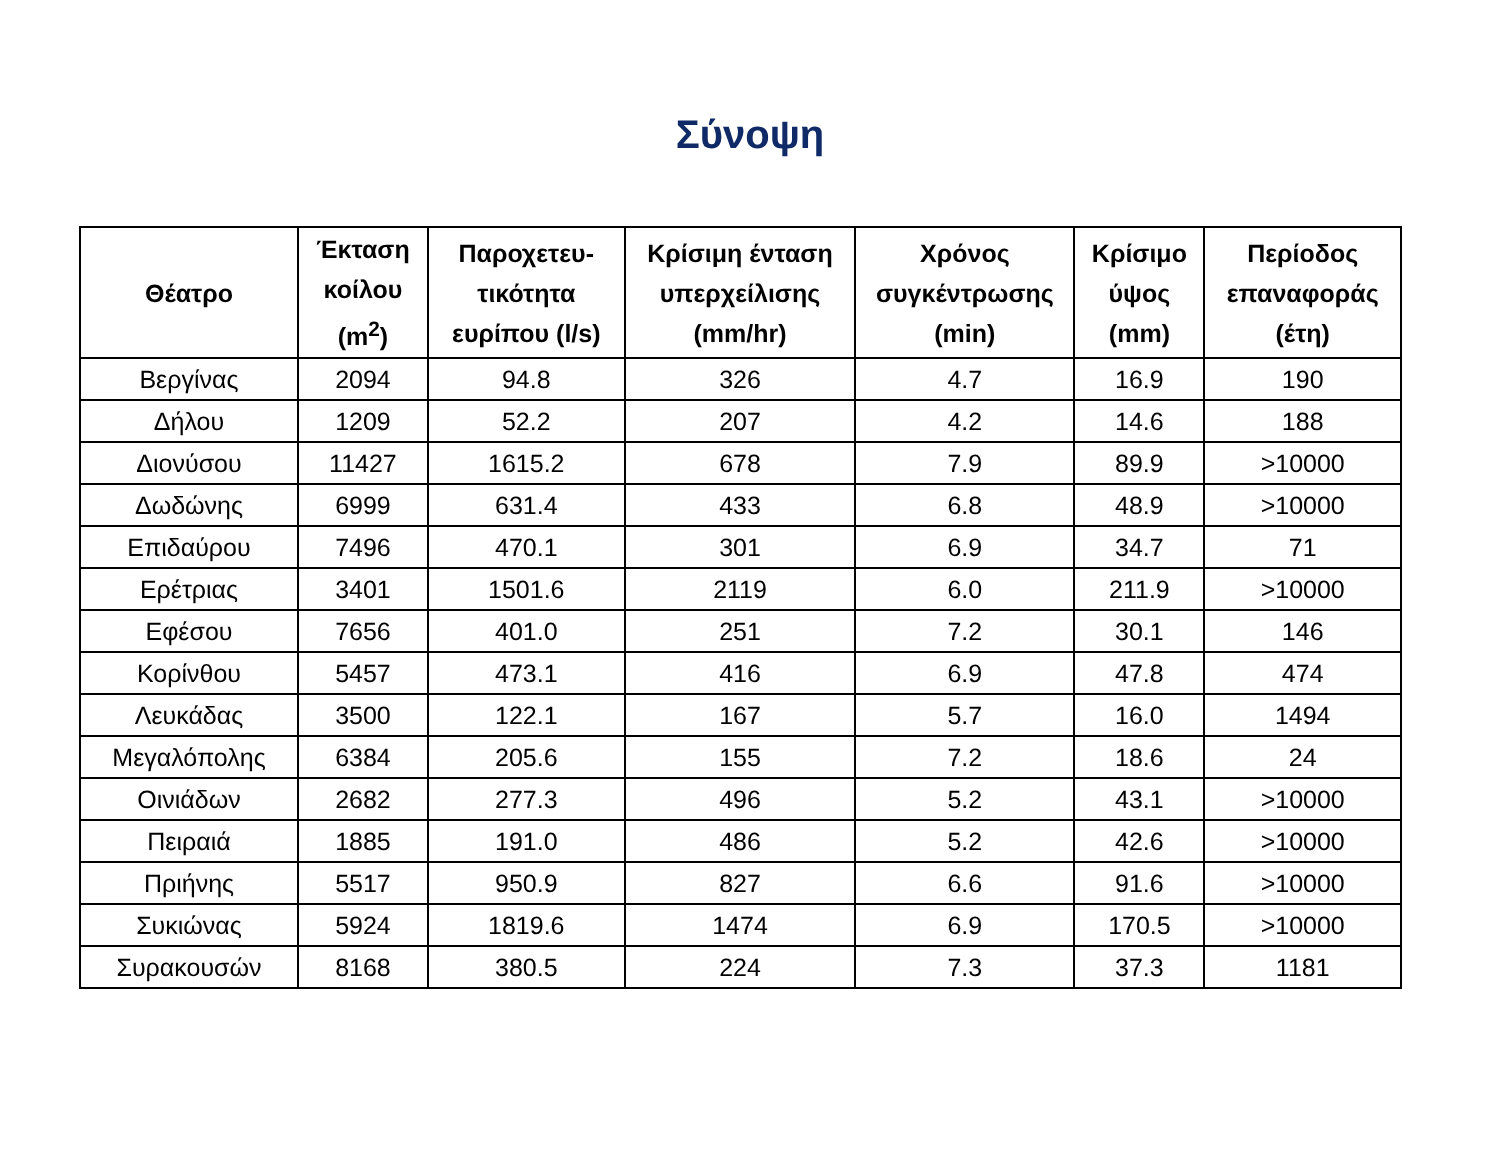Σύνοψη
| Θέατρο | Έκταση κοίλου (m<sup>2</sup>) | Παροχετευ-τικότητα ευρίπου (l/s) | Κρίσιμη ένταση υπερχείλισης (mm/hr) | Χρόνος συγκέντρωσης (min) | Κρίσιμο ύψος (mm) | Περίοδος επαναφοράς (έτη) |
| --- | --- | --- | --- | --- | --- | --- |
| Βεργίνας | 2094 | 94.8 | 326 | 4.7 | 16.9 | 190 |
| Δήλου | 1209 | 52.2 | 207 | 4.2 | 14.6 | 188 |
| Διονύσου | 11427 | 1615.2 | 678 | 7.9 | 89.9 | >10000 |
| Δωδώνης | 6999 | 631.4 | 433 | 6.8 | 48.9 | >10000 |
| Επιδαύρου | 7496 | 470.1 | 301 | 6.9 | 34.7 | 71 |
| Ερέτριας | 3401 | 1501.6 | 2119 | 6.0 | 211.9 | >10000 |
| Εφέσου | 7656 | 401.0 | 251 | 7.2 | 30.1 | 146 |
| Κορίνθου | 5457 | 473.1 | 416 | 6.9 | 47.8 | 474 |
| Λευκάδας | 3500 | 122.1 | 167 | 5.7 | 16.0 | 1494 |
| Μεγαλόπολης | 6384 | 205.6 | 155 | 7.2 | 18.6 | 24 |
| Οινιάδων | 2682 | 277.3 | 496 | 5.2 | 43.1 | >10000 |
| Πειραιά | 1885 | 191.0 | 486 | 5.2 | 42.6 | >10000 |
| Πριήνης | 5517 | 950.9 | 827 | 6.6 | 91.6 | >10000 |
| Συκιώνας | 5924 | 1819.6 | 1474 | 6.9 | 170.5 | >10000 |
| Συρακουσών | 8168 | 380.5 | 224 | 7.3 | 37.3 | 1181 |